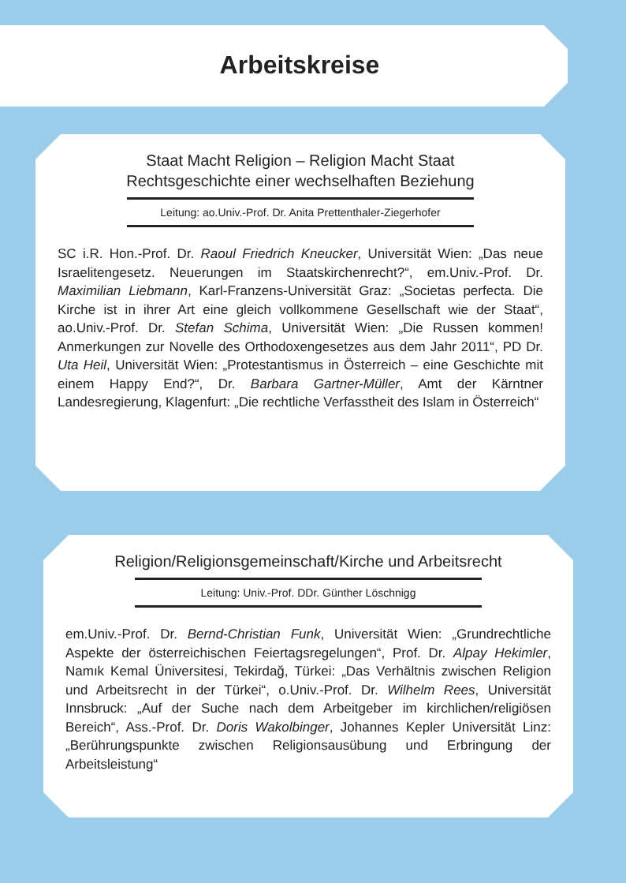Arbeitskreise
Staat Macht Religion – Religion Macht Staat
Rechtsgeschichte einer wechselhaften Beziehung
Leitung: ao.Univ.-Prof. Dr. Anita Prettenthaler-Ziegerhofer
SC i.R. Hon.-Prof. Dr. Raoul Friedrich Kneucker, Universität Wien: „Das neue Israelitengesetz. Neuerungen im Staatskirchenrecht?“, em.Univ.-Prof. Dr. Maximilian Liebmann, Karl-Franzens-Universität Graz: „Societas perfecta. Die Kirche ist in ihrer Art eine gleich vollkommene Gesellschaft wie der Staat“, ao.Univ.-Prof. Dr. Stefan Schima, Universität Wien: „Die Russen kommen! Anmerkungen zur Novelle des Orthodoxengesetzes aus dem Jahr 2011“, PD Dr. Uta Heil, Universität Wien: „Protestantismus in Österreich – eine Geschichte mit einem Happy End?“, Dr. Barbara Gartner-Müller, Amt der Kärntner Landesregierung, Klagenfurt: „Die rechtliche Verfasstheit des Islam in Österreich“
Religion/Religionsgemeinschaft/Kirche und Arbeitsrecht
Leitung: Univ.-Prof. DDr. Günther Löschnigg
em.Univ.-Prof. Dr. Bernd-Christian Funk, Universität Wien: „Grundrechtliche Aspekte der österreichischen Feiertagsregelungen“, Prof. Dr. Alpay Hekimler, Namık Kemal Üniversitesi, Tekirdağ, Türkei: „Das Verhältnis zwischen Religion und Arbeitsrecht in der Türkei“, o.Univ.-Prof. Dr. Wilhelm Rees, Universität Innsbruck: „Auf der Suche nach dem Arbeitgeber im kirchlichen/religiösen Bereich“, Ass.-Prof. Dr. Doris Wakolbinger, Johannes Kepler Universität Linz: „Berührungspunkte zwischen Religionsausübung und Erbringung der Arbeitsleistung“